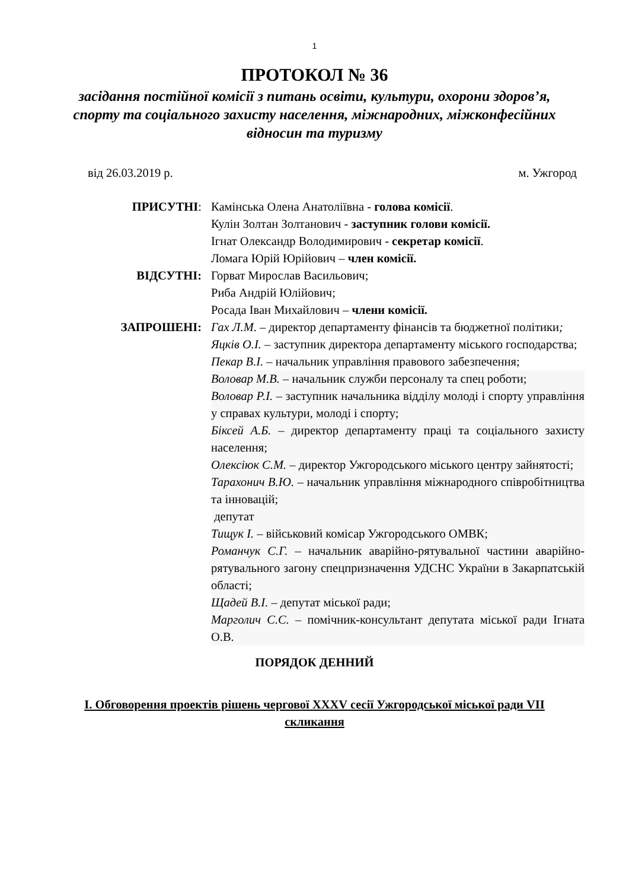1
ПРОТОКОЛ № 36
засідання постійної комісії з питань освіти, культури, охорони здоров’я, спорту та соціального захисту населення, міжнародних, міжконфесійних відносин та туризму
від 26.03.2019 р. м. Ужгород
ПРИСУТНІ:
Камінська Олена Анатоліївна - голова комісії.
Кулін Золтан Золтанович - заступник голови комісії.
Ігнат Олександр Володимирович - секретар комісії.
Ломага Юрій Юрійович – член комісії.
ВІДСУТНІ:
Горват Мирослав Васильович;
Риба Андрій Юлійович;
Росада Іван Михайлович – члени комісії.
ЗАПРОШЕНІ:
Гах Л.М. – директор департаменту фінансів та бюджетної політики;
Яцків О.І. – заступник директора департаменту міського господарства;
Пекар В.І. – начальник управління правового забезпечення;
Воловар М.В. – начальник служби персоналу та спец роботи;
Воловар Р.І. – заступник начальника відділу молоді і спорту управління у справах культури, молоді і спорту;
Біксей А.Б. – директор департаменту праці та соціального захисту населення;
Олексіюк С.М. – директор Ужгородського міського центру зайнятості;
Тарахонич В.Ю. – начальник управління міжнародного співробітництва та інновацій;
депутат
Тищук І. – військовий комісар Ужгородського ОМВК;
Романчук С.Г. – начальник аварійно-рятувальної частини аварійно-рятувального загону спецпризначення УДСНС України в Закарпатській області;
Щадей В.І. – депутат міської ради;
Марголич С.С. – помічник-консультант депутата міської ради Ігната О.В.
ПОРЯДОК ДЕННИЙ
І. Обговорення проектів рішень чергової XXXV сесії Ужгородської міської ради VІІ скликання